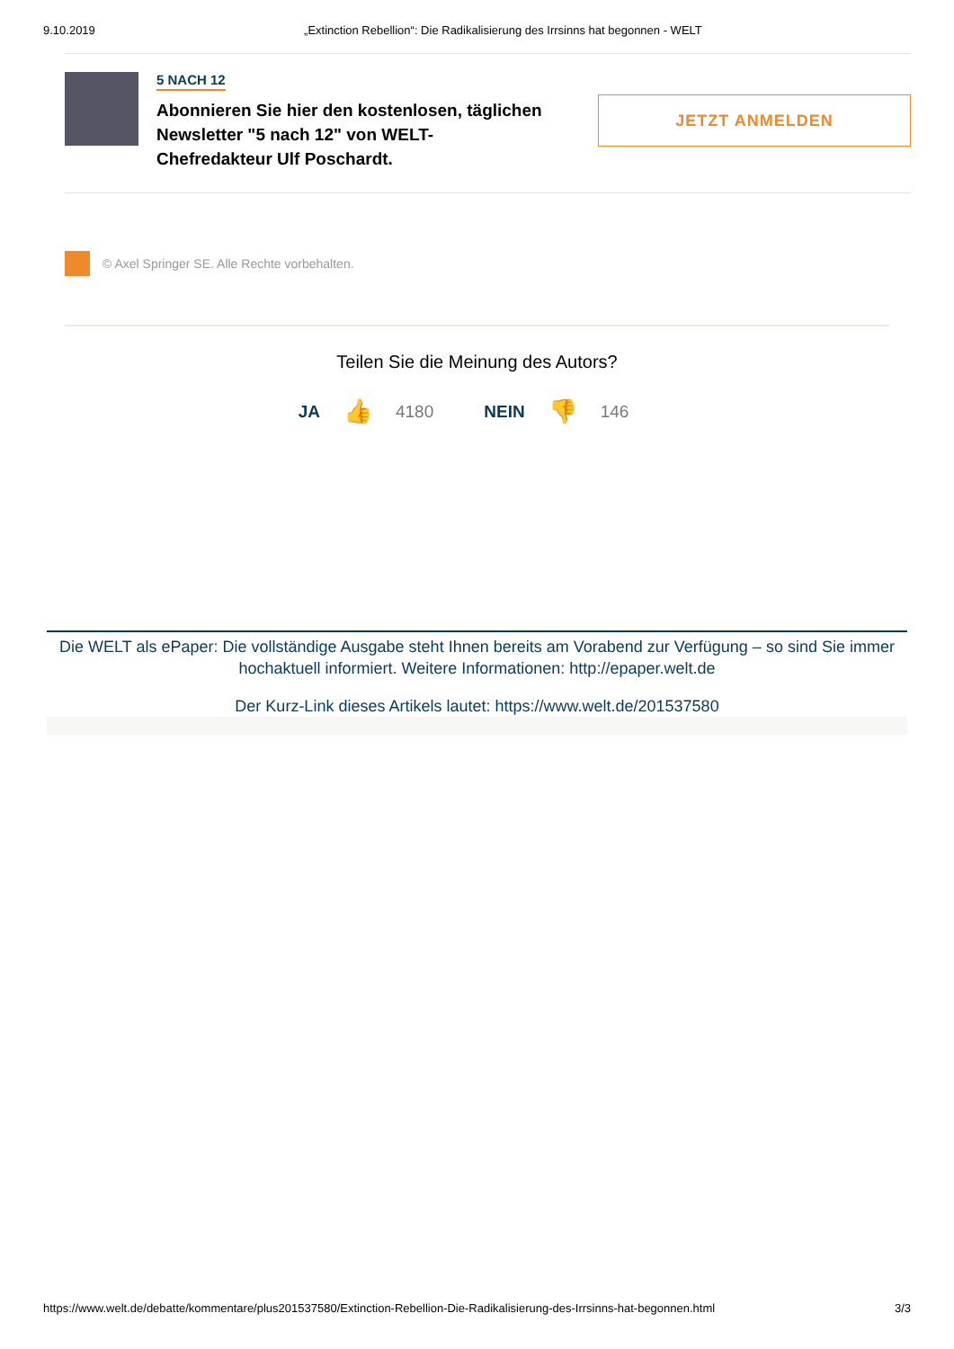9.10.2019 „Extinction Rebellion“: Die Radikalisierung des Irrsinns hat begonnen - WELT
5 NACH 12
Abonnieren Sie hier den kostenlosen, täglichen Newsletter "5 nach 12" von WELT-Chefredakteur Ulf Poschardt.
JETZT ANMELDEN
© Axel Springer SE. Alle Rechte vorbehalten.
Teilen Sie die Meinung des Autors?
JA 👍 4180 NEIN 👎 146
Die WELT als ePaper: Die vollständige Ausgabe steht Ihnen bereits am Vorabend zur Verfügung – so sind Sie immer hochaktuell informiert. Weitere Informationen: http://epaper.welt.de
Der Kurz-Link dieses Artikels lautet: https://www.welt.de/201537580
https://www.welt.de/debatte/kommentare/plus201537580/Extinction-Rebellion-Die-Radikalisierung-des-Irrsinns-hat-begonnen.html 3/3